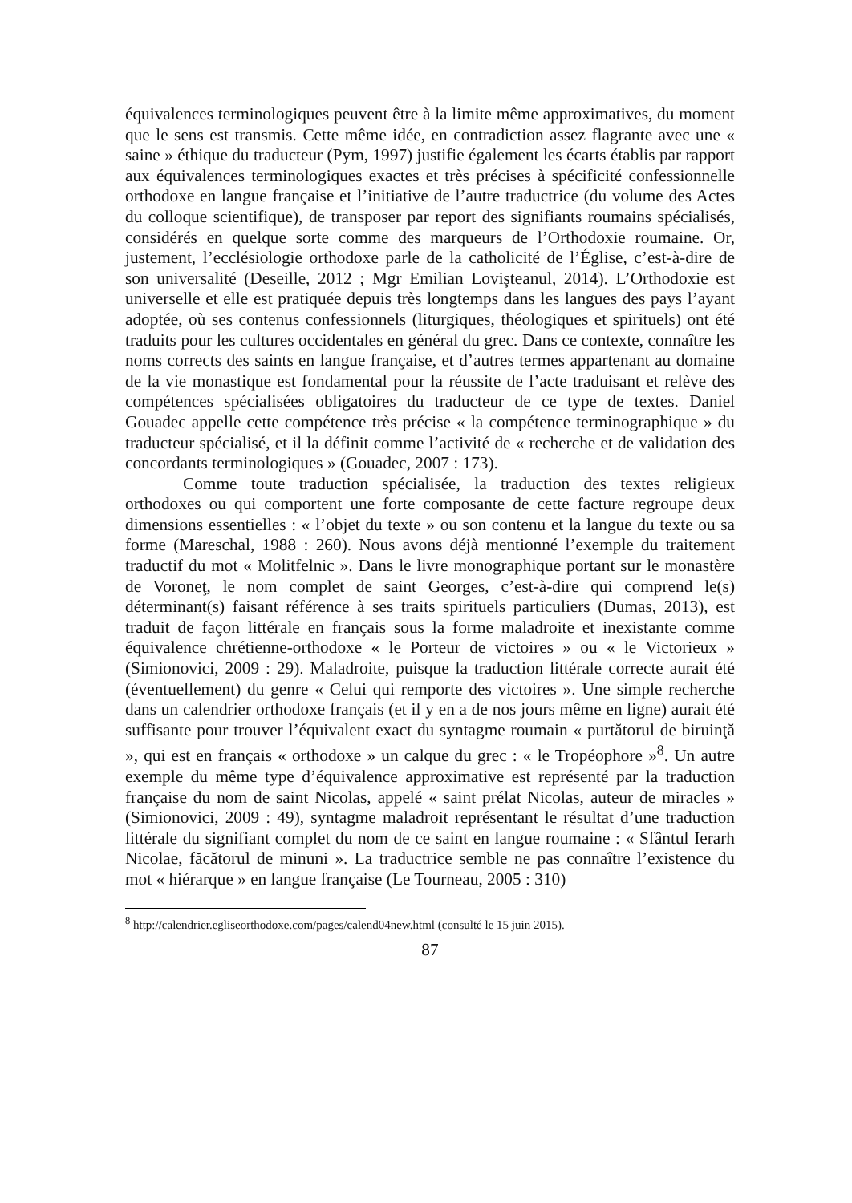équivalences terminologiques peuvent être à la limite même approximatives, du moment que le sens est transmis. Cette même idée, en contradiction assez flagrante avec une « saine » éthique du traducteur (Pym, 1997) justifie également les écarts établis par rapport aux équivalences terminologiques exactes et très précises à spécificité confessionnelle orthodoxe en langue française et l’initiative de l’autre traductrice (du volume des Actes du colloque scientifique), de transposer par report des signifiants roumains spécialisés, considérés en quelque sorte comme des marqueurs de l’Orthodoxie roumaine. Or, justement, l’ecclésiologie orthodoxe parle de la catholicité de l’Église, c’est-à-dire de son universalité (Deseille, 2012 ; Mgr Emilian Lovişteanul, 2014). L’Orthodoxie est universelle et elle est pratiquée depuis très longtemps dans les langues des pays l’ayant adoptée, où ses contenus confessionnels (liturgiques, théologiques et spirituels) ont été traduits pour les cultures occidentales en général du grec. Dans ce contexte, connaître les noms corrects des saints en langue française, et d’autres termes appartenant au domaine de la vie monastique est fondamental pour la réussite de l’acte traduisant et relève des compétences spécialisées obligatoires du traducteur de ce type de textes. Daniel Gouadec appelle cette compétence très précise « la compétence terminographique » du traducteur spécialisé, et il la définit comme l’activité de « recherche et de validation des concordants terminologiques » (Gouadec, 2007 : 173).
Comme toute traduction spécialisée, la traduction des textes religieux orthodoxes ou qui comportent une forte composante de cette facture regroupe deux dimensions essentielles : « l’objet du texte » ou son contenu et la langue du texte ou sa forme (Mareschal, 1988 : 260). Nous avons déjà mentionné l’exemple du traitement traductif du mot « Molitfelnic ». Dans le livre monographique portant sur le monastère de Voroneţ, le nom complet de saint Georges, c’est-à-dire qui comprend le(s) déterminant(s) faisant référence à ses traits spirituels particuliers (Dumas, 2013), est traduit de façon littérale en français sous la forme maladroite et inexistante comme équivalence chrétienne-orthodoxe « le Porteur de victoires » ou « le Victorieux » (Simionovici, 2009 : 29). Maladroite, puisque la traduction littérale correcte aurait été (éventuellement) du genre « Celui qui remporte des victoires ». Une simple recherche dans un calendrier orthodoxe français (et il y en a de nos jours même en ligne) aurait été suffisante pour trouver l’équivalent exact du syntagme roumain « purtătorul de biruinţă », qui est en français « orthodoxe » un calque du grec : « le Tropéophore »<sup>8</sup>. Un autre exemple du même type d’équivalence approximative est représenté par la traduction française du nom de saint Nicolas, appelé « saint prélat Nicolas, auteur de miracles » (Simionovici, 2009 : 49), syntagme maladroit représentant le résultat d’une traduction littérale du signifiant complet du nom de ce saint en langue roumaine : « Sfântul Ierarh Nicolae, făcătorul de minuni ». La traductrice semble ne pas connaître l’existence du mot « hiérarque » en langue française (Le Tourneau, 2005 : 310)
<sup>8</sup> http://calendrier.egliseorthodoxe.com/pages/calend04new.html (consulté le 15 juin 2015).
87